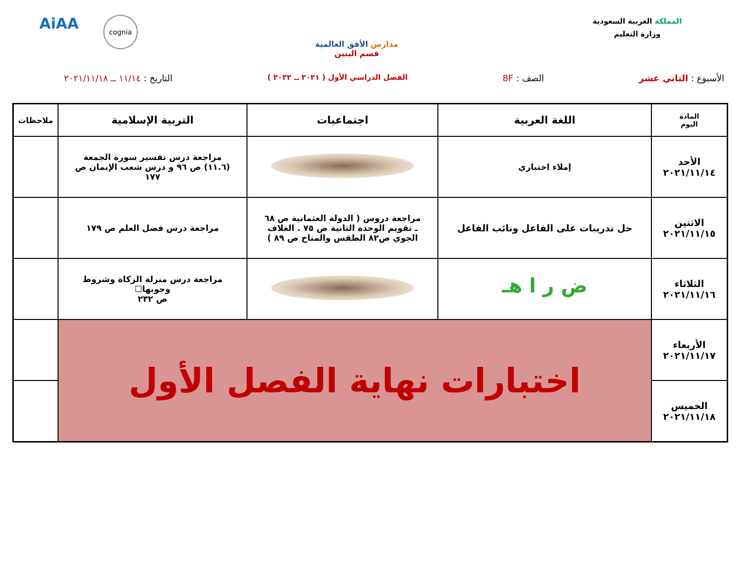المملكة العربية السعودية
وزارة التعليم
مدارس الأفق العالمية
قسم البنين
AiAA
cognia
الأسبوع : الثاني عشر الصف : 8F
الفصل الدراسي الأول ( ٢٠٢١ ــ ٢٠٢٢ )
التاريخ : ١١/١٤ ــ ٢٠٢١/١١/١٨
| المادة اليوم | اللغة العربية | اجتماعيات | التربية الإسلامية | ملاحظات |
| --- | --- | --- | --- | --- |
| الأحد ٢٠٢١/١١/١٤ | إملاء اختباري | | مراجعة درس تفسير سورة الجمعة (١١.٦) ص ٩٦ و درس شعب الإيمان ص ١٧٧ | |
| الاثنين ٢٠٢١/١١/١٥ | حل تدريبات على الفاعل ونائب الفاعل | مراجعة دروس ( الدولة العثمانية ص ٦٨ ـ تقويم الوحدة الثانية ص ٧٥ . الغلاف الجوي ص٨٢ الطقس والمناخ ص ٨٩ ) | مراجعة درس فضل العلم ص ١٧٩ | |
| الثلاثاء ٢٠٢١/١١/١٦ | ض ر ا هـ | | مراجعة درس منزلة الزكاة وشروط وجوبها☐ ص ٢٣٢ | |
| الأربعاء ٢٠٢١/١١/١٧ | اختبارات نهاية الفصل الأول | | | |
| الخميس ٢٠٢١/١١/١٨ | | | | |